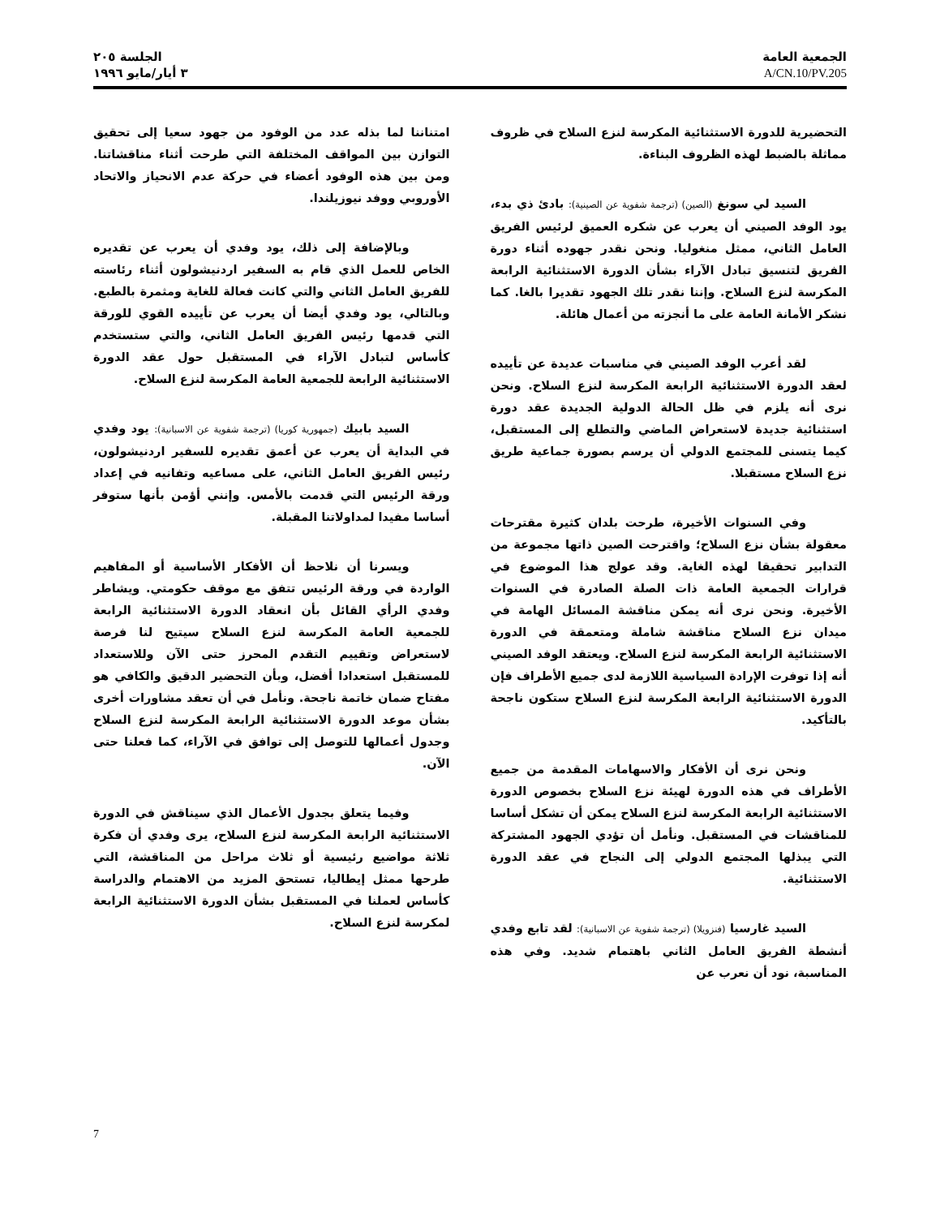الجمعية العامة
A/CN.10/PV.205
الجلسة ٢٠٥
٣ أيار/مايو ١٩٩٦
التحضيرية للدورة الاستثنائية المكرسة لنزع السلاح في ظروف مماثلة بالضبط لهذه الظروف البناءة.
السيد لي سونغ (الصين) (ترجمة شفوية عن الصينية): بادئ ذي بدء، يود الوفد الصيني أن يعرب عن شكره العميق لرئيس الفريق العامل الثاني، ممثل منغوليا. ونحن نقدر جهوده أثناء دورة الفريق لتنسيق تبادل الآراء بشأن الدورة الاستثنائية الرابعة المكرسة لنزع السلاح. وإننا نقدر تلك الجهود تقديرا بالغا. كما نشكر الأمانة العامة على ما أنجزته من أعمال هائلة.
لقد أعرب الوفد الصيني في مناسبات عديدة عن تأييده لعقد الدورة الاستثنائية الرابعة المكرسة لنزع السلاح. ونحن نرى أنه يلزم في ظل الحالة الدولية الجديدة عقد دورة استثنائية جديدة لاستعراض الماضي والتطلع إلى المستقبل، كيما يتسنى للمجتمع الدولي أن يرسم بصورة جماعية طريق نزع السلاح مستقبلا.
وفي السنوات الأخيرة، طرحت بلدان كثيرة مقترحات معقولة بشأن نزع السلاح؛ واقترحت الصين ذاتها مجموعة من التدابير تحقيقا لهذه الغاية. وقد عولج هذا الموضوع في قرارات الجمعية العامة ذات الصلة الصادرة في السنوات الأخيرة. ونحن نرى أنه يمكن مناقشة المسائل الهامة في ميدان نزع السلاح مناقشة شاملة ومتعمقة في الدورة الاستثنائية الرابعة المكرسة لنزع السلاح. ويعتقد الوفد الصيني أنه إذا توفرت الإرادة السياسية اللازمة لدى جميع الأطراف فإن الدورة الاستثنائية الرابعة المكرسة لنزع السلاح ستكون ناجحة بالتأكيد.
ونحن نرى أن الأفكار والاسهامات المقدمة من جميع الأطراف في هذه الدورة لهيئة نزع السلاح بخصوص الدورة الاستثنائية الرابعة المكرسة لنزع السلاح يمكن أن تشكل أساسا للمناقشات في المستقبل. ونأمل أن تؤدي الجهود المشتركة التي يبذلها المجتمع الدولي إلى النجاح في عقد الدورة الاستثنائية.
السيد غارسيا (فنزويلا) (ترجمة شفوية عن الاسبانية): لقد تابع وفدي أنشطة الفريق العامل الثاني باهتمام شديد. وفي هذه المناسبة، نود أن نعرب عن
امتناننا لما بذله عدد من الوفود من جهود سعيا إلى تحقيق التوازن بين المواقف المختلفة التي طرحت أثناء مناقشاتنا. ومن بين هذه الوفود أعضاء في حركة عدم الانحياز والاتحاد الأوروبي ووفد نيوزيلندا.
وبالإضافة إلى ذلك، يود وفدي أن يعرب عن تقديره الخاص للعمل الذي قام به السفير اردنيشولون أثناء رئاسته للفريق العامل الثاني والتي كانت فعالة للغاية ومثمرة بالطبع. وبالتالي، يود وفدي أيضا أن يعرب عن تأييده القوي للورقة التي قدمها رئيس الفريق العامل الثاني، والتي ستستخدم كأساس لتبادل الآراء في المستقبل حول عقد الدورة الاستثنائية الرابعة للجمعية العامة المكرسة لنزع السلاح.
السيد بابيك (جمهورية كوريا) (ترجمة شفوية عن الاسبانية): يود وفدي في البداية أن يعرب عن أعمق تقديره للسفير اردنيشولون، رئيس الفريق العامل الثاني، على مساعيه وتفانيه في إعداد ورقة الرئيس التي قدمت بالأمس. وإنني أؤمن بأنها ستوفر أساسا مفيدا لمداولاتنا المقبلة.
ويسرنا أن نلاحظ أن الأفكار الأساسية أو المفاهيم الواردة في ورقة الرئيس تتفق مع موقف حكومتي. ويشاطر وفدي الرأي القائل بأن انعقاد الدورة الاستثنائية الرابعة للجمعية العامة المكرسة لنزع السلاح سيتيح لنا فرصة لاستعراض وتقييم التقدم المحرز حتى الآن وللاستعداد للمستقبل استعدادا أفضل، وبأن التحضير الدقيق والكافي هو مفتاح ضمان خاتمة ناجحة. ونأمل في أن تعقد مشاورات أخرى بشأن موعد الدورة الاستثنائية الرابعة المكرسة لنزع السلاح وجدول أعمالها للتوصل إلى توافق في الآراء، كما فعلنا حتى الآن.
وفيما يتعلق بجدول الأعمال الذي سيناقش في الدورة الاستثنائية الرابعة المكرسة لنزع السلاح، يرى وفدي أن فكرة ثلاثة مواضيع رئيسية أو ثلاث مراحل من المناقشة، التي طرحها ممثل إيطاليا، تستحق المزيد من الاهتمام والدراسة كأساس لعملنا في المستقبل بشأن الدورة الاستثنائية الرابعة لمكرسة لنزع السلاح.
7